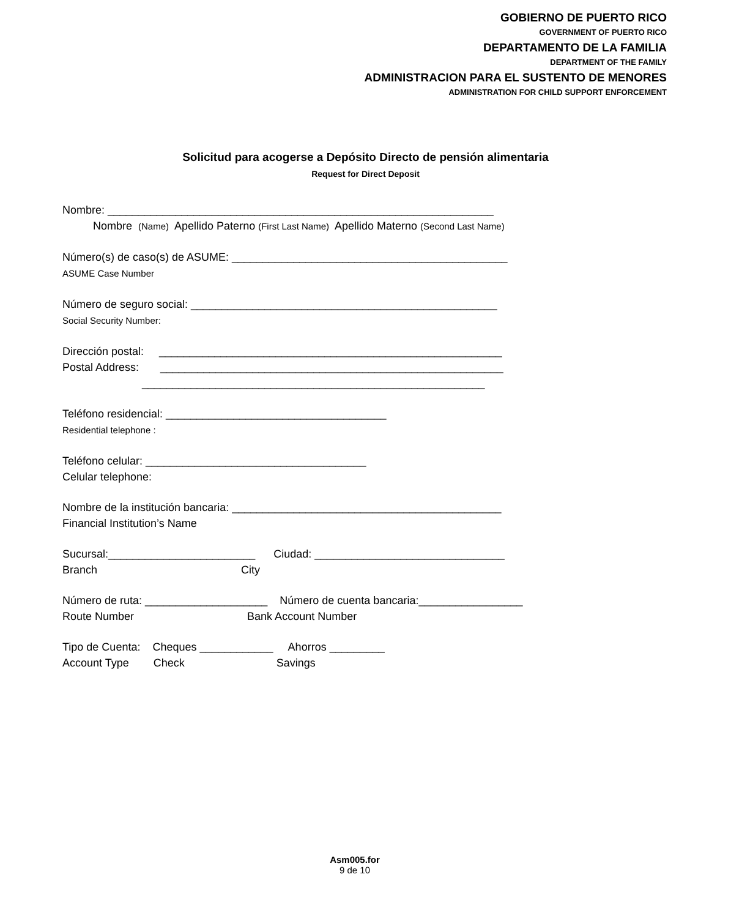GOBIERNO DE PUERTO RICO
GOVERNMENT OF PUERTO RICO
DEPARTAMENTO DE LA FAMILIA
DEPARTMENT OF THE FAMILY
ADMINISTRACION PARA EL SUSTENTO DE MENORES
ADMINISTRATION FOR CHILD SUPPORT ENFORCEMENT
Solicitud para acogerse a Depósito Directo de pensión alimentaria
Request for Direct Deposit
Nombre: _______________________________________________________________ Nombre (Name) Apellido Paterno (First Last Name) Apellido Materno (Second Last Name)
Número(s) de caso(s) de ASUME: _____________________________________________ ASUME Case Number
Número de seguro social: __________________________________________________ Social Security Number:
Dirección postal: ________________________________________________________ Postal Address: ________________________________________________________ ________________________________________________________
Teléfono residencial: ____________________________________ Residential telephone :
Teléfono celular: ____________________________________ Celular telephone:
Nombre de la institución bancaria: ____________________________________________ Financial Institution’s Name
Sucursal:________________________ Ciudad: _______________________________ Branch City
Número de ruta: ____________________ Número de cuenta bancaria:_________________ Route Number Bank Account Number
Tipo de Cuenta: Cheques ____________ Ahorros _________ Account Type Check Savings
Asm005.for
9 de 10